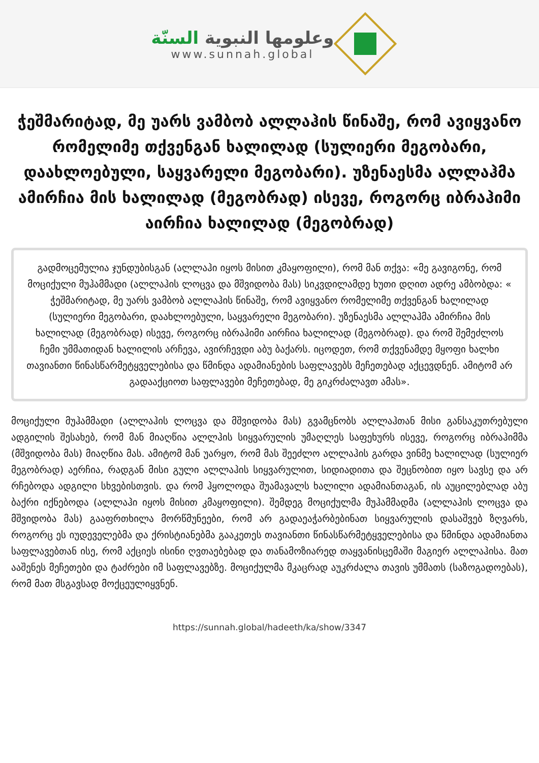وعلومها النبوية السنّة
www.sunnah.global
ჭეშმარიტად, მე უარს ვამბობ ალლაჰის წინაშე, რომ ავიყვანო რომელიმე თქვენგან ხალილად (სულიერი მეგობარი, დაახლოებული, საყვარელი მეგობარი). უზენაესმა ალლაჰმა ამირჩია მის ხალილად (მეგობრად) ისევე, როგორც იბრაჰიმი აირჩია ხალილად (მეგობრად)
გადმოცემულია ჯუნდუბისგან (ალლაჰი იყოს მისით კმაყოფილი), რომ მან თქვა: «მე გავიგონე, რომ მოციქული მუჰამმადი (ალლაჰის ლოცვა და მშვიდობა მას) სიკვდილამდე ხუთი დღით ადრე ამბობდა: « ჭეშმარიტად, მე უარს ვამბობ ალლაჰის წინაშე, რომ ავიყვანო რომელიმე თქვენგან ხალილად (სულიერი მეგობარი, დაახლოებული, საყვარელი მეგობარი). უზენაესმა ალლაჰმა ამირჩია მის ხალილად (მეგობრად) ისევე, როგორც იბრაჰიმი აირჩია ხალილად (მეგობრად). და რომ შემეძლოს ჩემი უმმათიდან ხალილის არჩევა, ავირჩევდი აბუ ბაქარს. იცოდეთ, რომ თქვენამდე მყოფი ხალხი თავიანთი წინასწარმეტყველებისა და წმინდა ადამიანების საფლავებს მეჩეთებად აქცევდნენ. ამიტომ არ გადააქციოთ საფლავები მეჩეთებად, მე გიკრძალავთ ამას».
მოციქული მუჰამმადი (ალლაჰის ლოცვა და მშვიდობა მას) გვამცნობს ალლაჰთან მისი განსაკუთრებული ადგილის შესახებ, რომ მან მიაღწია ალლჰის სიყვარულის უმაღლეს საფეხურს ისევე, როგორც იბრაჰიმმა (მშვიდობა მას) მიაღწია მას. ამიტომ მან უარყო, რომ მას შეეძლო ალლაჰის გარდა ვინმე ხალილად (სულიერ მეგობრად) აერჩია, რადგან მისი გული ალლაჰის სიყვარულით, სიდიადითა და შეცნობით იყო სავსე და არ რჩებოდა ადგილი სხვებისთვის. და რომ ჰყოლოდა შუამავალს ხალილი ადამიანთაგან, ის აუცილებლად აბუ ბაქრი იქნებოდა (ალლაჰი იყოს მისით კმაყოფილი). შემდეგ მოციქულმა მუჰამმადმა (ალლაჰის ლოცვა და მშვიდობა მას) გააფრთხილა მორწმუნეები, რომ არ გადაეაჭარბებინათ სიყვარულის დასაშვებ ზღვარს, როგორც ეს იუდეველებმა და ქრისტიანებმა გააკეთეს თავიანთი წინასწარმეტყველებისა და წმინდა ადამიანთა საფლავებთან ისე, რომ აქციეს ისინი ღვთაებებად და თანამოზიარედ თაყვანისცემაში მაგიერ ალლაჰისა. მათ ააშენეს მეჩეთები და ტაძრები იმ საფლავებზე. მოციქულმა მკაცრად აუკრძალა თავის უმმათს (საზოგადოებას), რომ მათ მსგავსად მოქცეულიყვნენ.
https://sunnah.global/hadeeth/ka/show/3347